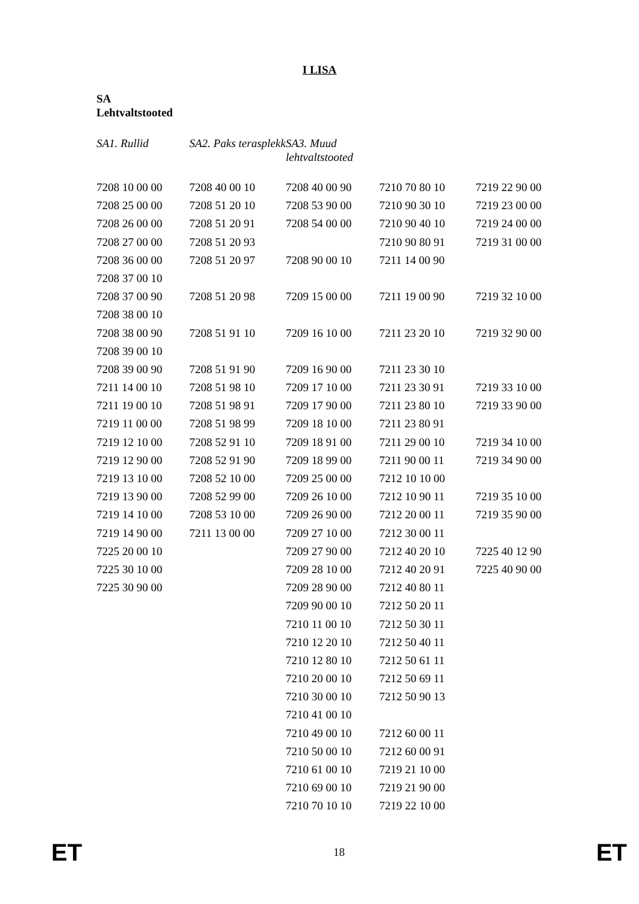I LISA
SA
Lehtvaltstooted
| SA1. Rullid | SA2. Paks terasplekk | SA3. Muud lehtvaltstooted | | |
| --- | --- | --- | --- | --- |
| 7208 10 00 00 | 7208 40 00 10 | 7208 40 00 90 | 7210 70 80 10 | 7219 22 90 00 |
| 7208 25 00 00 | 7208 51 20 10 | 7208 53 90 00 | 7210 90 30 10 | 7219 23 00 00 |
| 7208 26 00 00 | 7208 51 20 91 | 7208 54 00 00 | 7210 90 40 10 | 7219 24 00 00 |
| 7208 27 00 00 | 7208 51 20 93 | | 7210 90 80 91 | 7219 31 00 00 |
| 7208 36 00 00 | 7208 51 20 97 | 7208 90 00 10 | 7211 14 00 90 | |
| 7208 37 00 10 | | | | |
| 7208 37 00 90 | 7208 51 20 98 | 7209 15 00 00 | 7211 19 00 90 | 7219 32 10 00 |
| 7208 38 00 10 | | | | |
| 7208 38 00 90 | 7208 51 91 10 | 7209 16 10 00 | 7211 23 20 10 | 7219 32 90 00 |
| 7208 39 00 10 | | | | |
| 7208 39 00 90 | 7208 51 91 90 | 7209 16 90 00 | 7211 23 30 10 | |
| 7211 14 00 10 | 7208 51 98 10 | 7209 17 10 00 | 7211 23 30 91 | 7219 33 10 00 |
| 7211 19 00 10 | 7208 51 98 91 | 7209 17 90 00 | 7211 23 80 10 | 7219 33 90 00 |
| 7219 11 00 00 | 7208 51 98 99 | 7209 18 10 00 | 7211 23 80 91 | |
| 7219 12 10 00 | 7208 52 91 10 | 7209 18 91 00 | 7211 29 00 10 | 7219 34 10 00 |
| 7219 12 90 00 | 7208 52 91 90 | 7209 18 99 00 | 7211 90 00 11 | 7219 34 90 00 |
| 7219 13 10 00 | 7208 52 10 00 | 7209 25 00 00 | 7212 10 10 00 | |
| 7219 13 90 00 | 7208 52 99 00 | 7209 26 10 00 | 7212 10 90 11 | 7219 35 10 00 |
| 7219 14 10 00 | 7208 53 10 00 | 7209 26 90 00 | 7212 20 00 11 | 7219 35 90 00 |
| 7219 14 90 00 | 7211 13 00 00 | 7209 27 10 00 | 7212 30 00 11 | |
| 7225 20 00 10 | | 7209 27 90 00 | 7212 40 20 10 | 7225 40 12 90 |
| 7225 30 10 00 | | 7209 28 10 00 | 7212 40 20 91 | 7225 40 90 00 |
| 7225 30 90 00 | | 7209 28 90 00 | 7212 40 80 11 | |
| | | 7209 90 00 10 | 7212 50 20 11 | |
| | | 7210 11 00 10 | 7212 50 30 11 | |
| | | 7210 12 20 10 | 7212 50 40 11 | |
| | | 7210 12 80 10 | 7212 50 61 11 | |
| | | 7210 20 00 10 | 7212 50 69 11 | |
| | | 7210 30 00 10 | 7212 50 90 13 | |
| | | 7210 41 00 10 | | |
| | | 7210 49 00 10 | 7212 60 00 11 | |
| | | 7210 50 00 10 | 7212 60 00 91 | |
| | | 7210 61 00 10 | 7219 21 10 00 | |
| | | 7210 69 00 10 | 7219 21 90 00 | |
| | | 7210 70 10 10 | 7219 22 10 00 | |
ET 18 ET